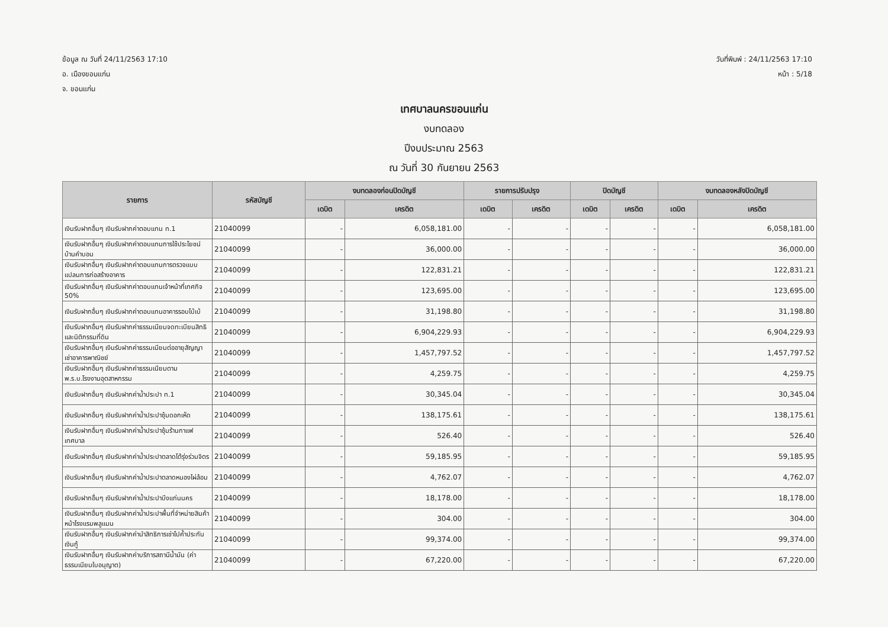ข้อมูล ณ วันที่ 24/11/2563 17:10
อ. เมืองขอนแก่น
จ. ขอนแก่น
วันที่พิมพ์ : 24/11/2563 17:10
หน้า : 5/18
เทศบาลนครขอนแก่น
งบทดลอง
ปีงบประมาณ 2563
ณ วันที่ 30 กันยายน 2563
| รายการ | รหัสบัญชี | งบทดลองก่อนปิดบัญชี | | รายการปรับปรุง | | ปิดบัญชี | | งบทดลองหลังปิดบัญชี | |
| --- | --- | --- | --- | --- | --- | --- | --- | --- | --- |
| | | เดบิต | เครดิต | เดบิต | เครดิต | เดบิต | เครดิต | เดบิต | เครดิต |
| เงินรับฝากอื่นๆ เงินรับฝากค่าตอบแทน ท.1 | 21040099 | - | 6,058,181.00 | - | - | - | - | - | 6,058,181.00 |
| เงินรับฝากอื่นๆ เงินรับฝากค่าตอบแทนการใช้ประโยชน์บ้านคำบอน | 21040099 | - | 36,000.00 | - | - | - | - | - | 36,000.00 |
| เงินรับฝากอื่นๆ เงินรับฝากค่าตอบแทนการตรวจแบบแปลนการก่อสร้างอาคาร | 21040099 | - | 122,831.21 | - | - | - | - | - | 122,831.21 |
| เงินรับฝากอื่นๆ เงินรับฝากค่าตอบแทนเจ้าหน้าที่เทศกิจ 50% | 21040099 | - | 123,695.00 | - | - | - | - | - | 123,695.00 |
| เงินรับฝากอื่นๆ เงินรับฝากค่าตอบแทนอาคารรอบโบ้เบ้ | 21040099 | - | 31,198.80 | - | - | - | - | - | 31,198.80 |
| เงินรับฝากอื่นๆ เงินรับฝากค่าธรรมเนียมจดทะเบียนสิทธิและนิติกรรมที่ดิน | 21040099 | - | 6,904,229.93 | - | - | - | - | - | 6,904,229.93 |
| เงินรับฝากอื่นๆ เงินรับฝากค่าธรรมเนียมต่ออายุสัญญาเช่าอาคารพาณิชย์ | 21040099 | - | 1,457,797.52 | - | - | - | - | - | 1,457,797.52 |
| เงินรับฝากอื่นๆ เงินรับฝากค่าธรรมเนียมตาม พ.ร.บ.โรงงานอุตสาหกรรม | 21040099 | - | 4,259.75 | - | - | - | - | - | 4,259.75 |
| เงินรับฝากอื่นๆ เงินรับฝากค่าน้ำประปา ท.1 | 21040099 | - | 30,345.04 | - | - | - | - | - | 30,345.04 |
| เงินรับฝากอื่นๆ เงินรับฝากค่าน้ำประปาซุ้มดอกเห็ด | 21040099 | - | 138,175.61 | - | - | - | - | - | 138,175.61 |
| เงินรับฝากอื่นๆ เงินรับฝากค่าน้ำประปาซุ้มร้านกาแฟเทศบาล | 21040099 | - | 526.40 | - | - | - | - | - | 526.40 |
| เงินรับฝากอื่นๆ เงินรับฝากค่าน้ำประปาตลาดโต้รุ่งร่วมจิตร | 21040099 | - | 59,185.95 | - | - | - | - | - | 59,185.95 |
| เงินรับฝากอื่นๆ เงินรับฝากค่าน้ำประปาตลาดหนองไผ่ล้อม | 21040099 | - | 4,762.07 | - | - | - | - | - | 4,762.07 |
| เงินรับฝากอื่นๆ เงินรับฝากค่าน้ำประปาบึงแก่นนคร | 21040099 | - | 18,178.00 | - | - | - | - | - | 18,178.00 |
| เงินรับฝากอื่นๆ เงินรับฝากค่าน้ำประปาพื้นที่จำหน่ายสินค้าหน้าโรงแรมพลูแมน | 21040099 | - | 304.00 | - | - | - | - | - | 304.00 |
| เงินรับฝากอื่นๆ เงินรับฝากค่านำสิทธิการเช่าไปค้ำประกันเงินกู้ | 21040099 | - | 99,374.00 | - | - | - | - | - | 99,374.00 |
| เงินรับฝากอื่นๆ เงินรับฝากค่าบริการสถานีน้ำมัน (ค่าธรรมเนียมใบอนุญาต) | 21040099 | - | 67,220.00 | - | - | - | - | - | 67,220.00 |